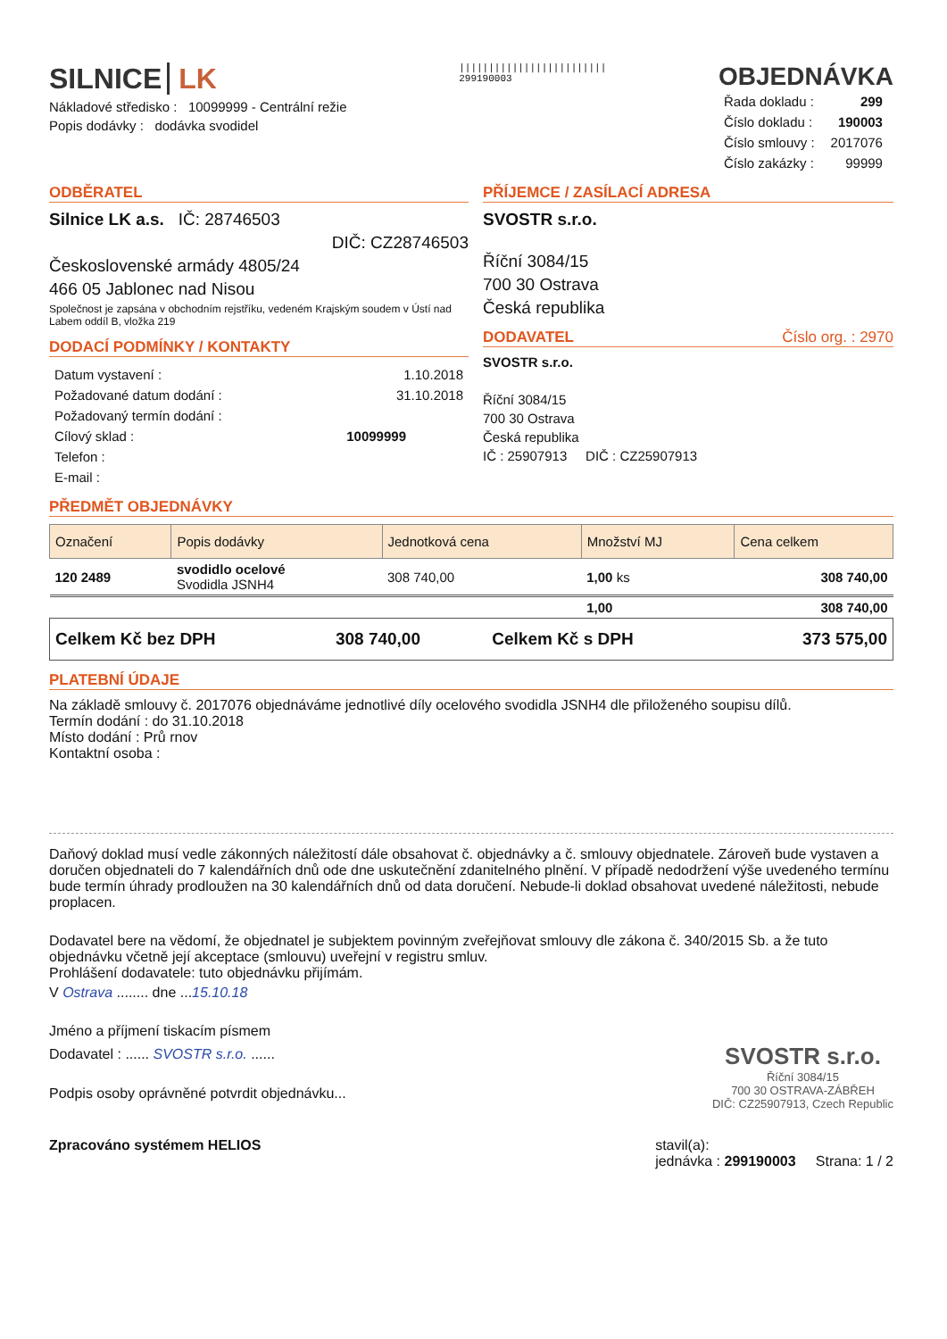SILNICE LK
Nákladové středisko : 10099999 - Centrální režie
Popis dodávky : dodávka svodidel
|||||||||||||||||||||||||
299190003
OBJEDNÁVKA
| Řada dokladu : | 299 |
| Číslo dokladu : | 190003 |
| Číslo smlouvy : | 2017076 |
| Číslo zakázky : | 99999 |
ODBĚRATEL
Silnice LK a.s. IČ: 28746503
DIČ: CZ28746503
Československé armády 4805/24
466 05 Jablonec nad Nisou
Společnost je zapsána v obchodním rejstříku, vedeném Krajským soudem v Ústí nad Labem oddíl B, vložka 219
DODACÍ PODMÍNKY / KONTAKTY
| Datum vystavení : | 1.10.2018 |
| Požadované datum dodání : | 31.10.2018 |
| Požadovaný termín dodání : | |
| Cílový sklad : | 10099999 |
| Telefon : | |
| E-mail : | |
PŘÍJEMCE / ZASÍLACÍ ADRESA
SVOSTR s.r.o.
Říční 3084/15
700 30 Ostrava
Česká republika
DODAVATEL Číslo org. : 2970
SVOSTR s.r.o.
Říční 3084/15
700 30 Ostrava
Česká republika
IČ : 25907913 DIČ : CZ25907913
PŘEDMĚT OBJEDNÁVKY
| Označení | Popis dodávky | Jednotková cena | Množství MJ | Cena celkem |
| --- | --- | --- | --- | --- |
| 120 2489 | svodidlo ocelové Svodidla JSNH4 | 308 740,00 | 1,00 ks | 308 740,00 |
| | | | 1,00 | 308 740,00 |
| Celkem Kč bez DPH | 308 740,00 | Celkem Kč s DPH | 373 575,00 |
PLATEBNÍ ÚDAJE
Na základě smlouvy č. 2017076 objednáváme jednotlivé díly ocelového svodidla JSNH4 dle přiloženého soupisu dílů.
Termín dodání : do 31.10.2018
Místo dodání : Prů rnov
Kontaktní osoba :
Daňový doklad musí vedle zákonných náležitostí dále obsahovat č. objednávky a č. smlouvy objednatele. Zároveň bude vystaven a doručen objednateli do 7 kalendářních dnů ode dne uskutečnění zdanitelného plnění. V případě nedodržení výše uvedeného termínu bude termín úhrady prodloužen na 30 kalendářních dnů od data doručení. Nebude-li doklad obsahovat uvedené náležitosti, nebude proplacen.
Dodavatel bere na vědomí, že objednatel je subjektem povinným zveřejňovat smlouvy dle zákona č. 340/2015 Sb. a že tuto objednávku včetně její akceptace (smlouvu) uveřejní v registru smluv.
Prohlášení dodavatele: tuto objednávku přijímám.
V Ostrava ........ dne ...15.10.18
Jméno a příjmení tiskacím písmem
Dodavatel : ...... SVOSTR s.r.o. ......
Podpis osoby oprávněné potvrdit objednávku...
SVOSTR s.r.o.
Říční 3084/15
700 30 OSTRAVA-ZÁBŘEH
DIČ: CZ25907913, Czech Republic
Zpracováno systémem HELIOS stavil(a):
jednávka : 299190003 Strana: 1 / 2